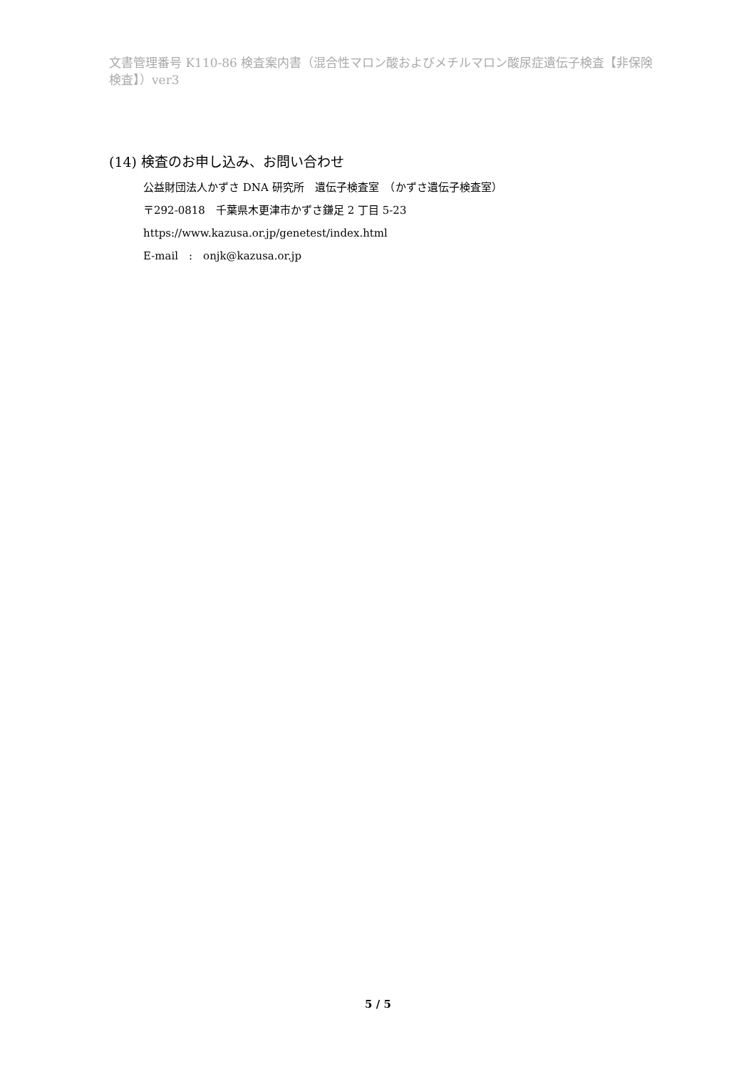文書管理番号 K110-86 検査案内書（混合性マロン酸およびメチルマロン酸尿症遺伝子検査【非保険検査】）ver3
(14) 検査のお申し込み、お問い合わせ
公益財団法人かずさ DNA 研究所　遺伝子検査室　（かずさ遺伝子検査室）
〒292-0818　千葉県木更津市かずさ鎌足 2 丁目 5-23
https://www.kazusa.or.jp/genetest/index.html
E-mail　:　onjk@kazusa.or.jp
5 / 5